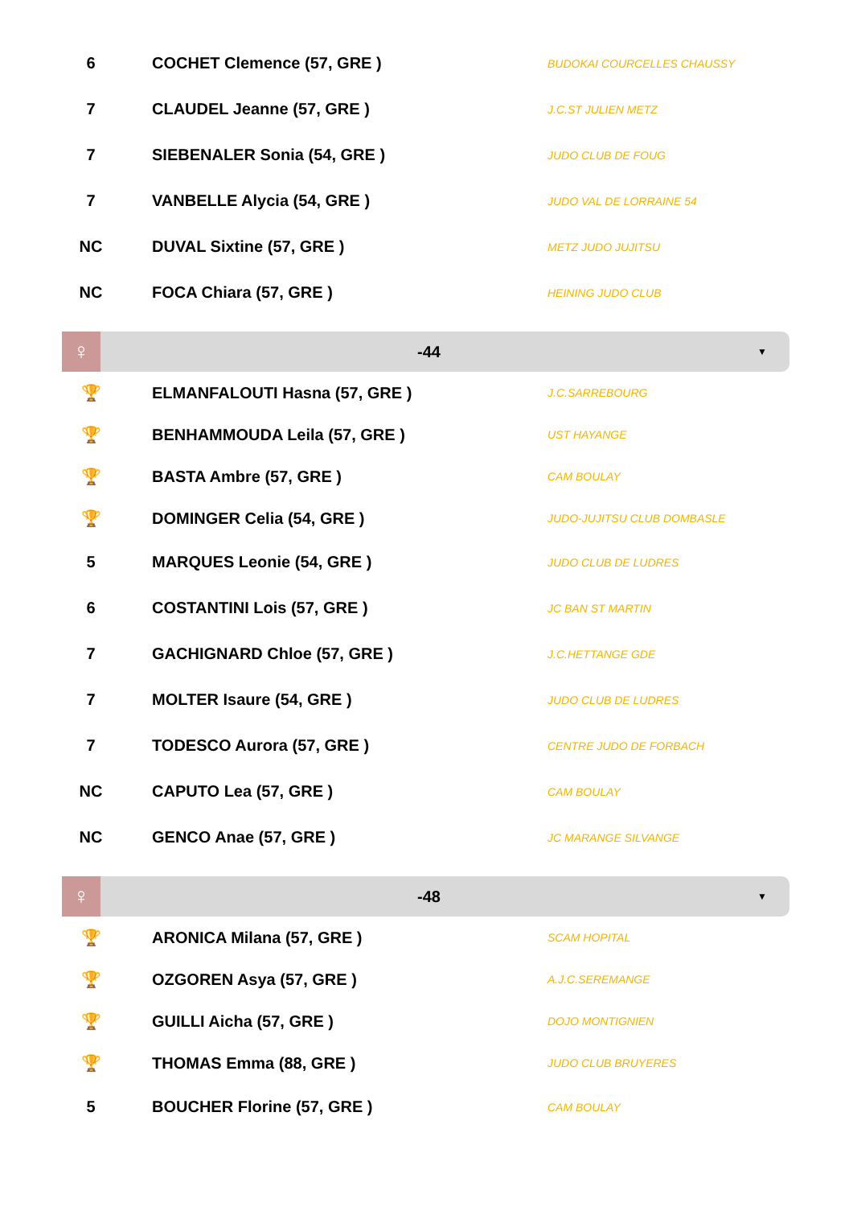| 6 | COCHET Clemence (57, GRE ) | BUDOKAI COURCELLES CHAUSSY |
| 7 | CLAUDEL Jeanne (57, GRE ) | J.C.ST JULIEN METZ |
| 7 | SIEBENALER Sonia (54, GRE ) | JUDO CLUB DE FOUG |
| 7 | VANBELLE Alycia (54, GRE ) | JUDO VAL DE LORRAINE 54 |
| NC | DUVAL Sixtine (57, GRE ) | METZ JUDO JUJITSU |
| NC | FOCA Chiara (57, GRE ) | HEINING JUDO CLUB |
♀
-44
▼
| 🏆 | ELMANFALOUTI Hasna (57, GRE ) | J.C.SARREBOURG |
| 🏆 | BENHAMMOUDA Leila (57, GRE ) | UST HAYANGE |
| 🏆 | BASTA Ambre (57, GRE ) | CAM BOULAY |
| 🏆 | DOMINGER Celia (54, GRE ) | JUDO-JUJITSU CLUB DOMBASLE |
| 5 | MARQUES Leonie (54, GRE ) | JUDO CLUB DE LUDRES |
| 6 | COSTANTINI Lois (57, GRE ) | JC BAN ST MARTIN |
| 7 | GACHIGNARD Chloe (57, GRE ) | J.C.HETTANGE GDE |
| 7 | MOLTER Isaure (54, GRE ) | JUDO CLUB DE LUDRES |
| 7 | TODESCO Aurora (57, GRE ) | CENTRE JUDO DE FORBACH |
| NC | CAPUTO Lea (57, GRE ) | CAM BOULAY |
| NC | GENCO Anae (57, GRE ) | JC MARANGE SILVANGE |
♀
-48
▼
| 🏆 | ARONICA Milana (57, GRE ) | SCAM HOPITAL |
| 🏆 | OZGOREN Asya (57, GRE ) | A.J.C.SEREMANGE |
| 🏆 | GUILLI Aicha (57, GRE ) | DOJO MONTIGNIEN |
| 🏆 | THOMAS Emma (88, GRE ) | JUDO CLUB BRUYERES |
| 5 | BOUCHER Florine (57, GRE ) | CAM BOULAY |